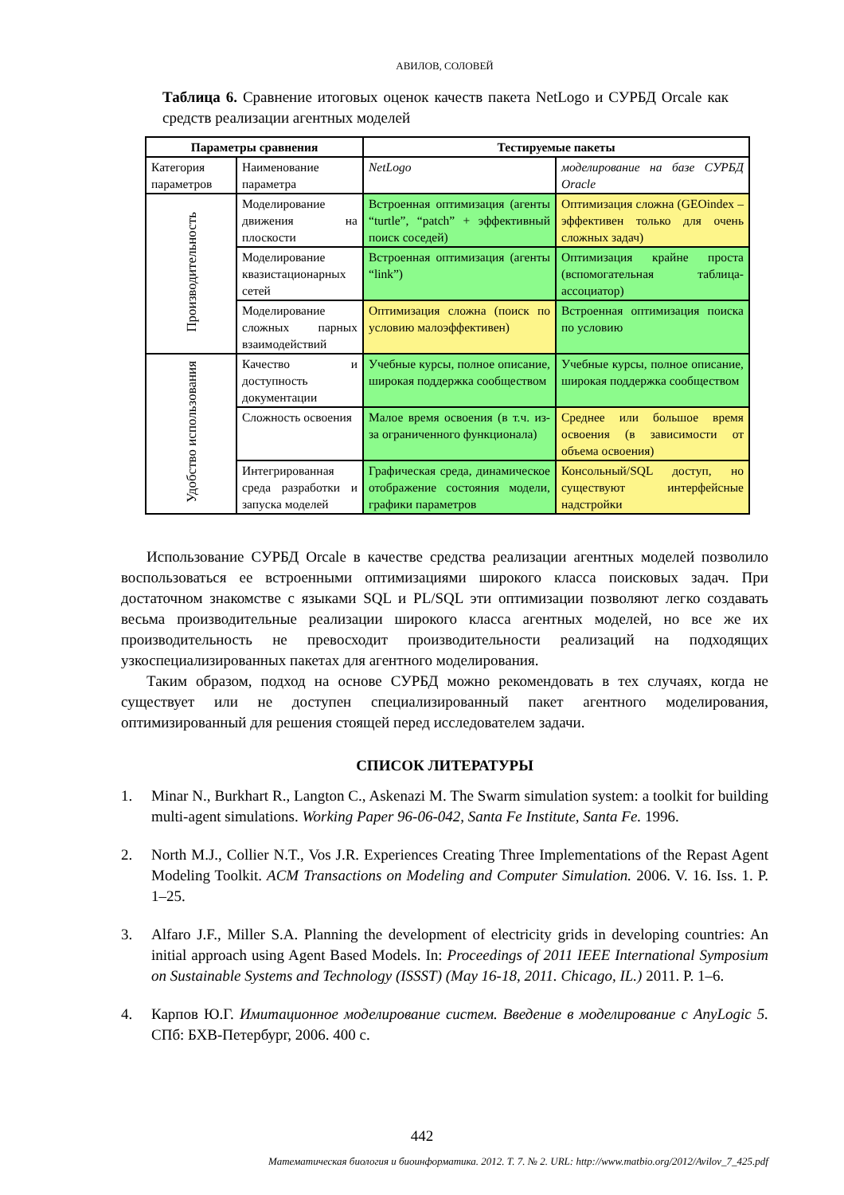АВИЛОВ, СОЛОВЕЙ
Таблица 6. Сравнение итоговых оценок качеств пакета NetLogo и СУРБД Orcale как средств реализации агентных моделей
| Параметры сравнения | | Тестируемые пакеты | |
| --- | --- | --- | --- |
| Категория параметров | Наименование параметра | NetLogo | моделирование на базе СУРБД Oracle |
| Производительность | Моделирование движения на плоскости | Встроенная оптимизация (агенты “turtle”, “patch” + эффективный поиск соседей) | Оптимизация сложна (GEOindex – эффективен только для очень сложных задач) |
| | Моделирование квазистационарных сетей | Встроенная оптимизация (агенты “link”) | Оптимизация крайне проста (вспомогательная таблица-ассоциатор) |
| | Моделирование сложных парных взаимодействий | Оптимизация сложна (поиск по условию малоэффективен) | Встроенная оптимизация поиска по условию |
| Удобство использования | Качество и доступность документации | Учебные курсы, полное описание, широкая поддержка сообществом | Учебные курсы, полное описание, широкая поддержка сообществом |
| | Сложность освоения | Малое время освоения (в т.ч. из-за ограниченного функционала) | Среднее или большое время освоения (в зависимости от объема освоения) |
| | Интегрированная среда разработки и запуска моделей | Графическая среда, динамическое отображение состояния модели, графики параметров | Консольный/SQL доступ, но существуют интерфейсные надстройки |
Использование СУРБД Orcale в качестве средства реализации агентных моделей позволило воспользоваться ее встроенными оптимизациями широкого класса поисковых задач. При достаточном знакомстве с языками SQL и PL/SQL эти оптимизации позволяют легко создавать весьма производительные реализации широкого класса агентных моделей, но все же их производительность не превосходит производительности реализаций на подходящих узкоспециализированных пакетах для агентного моделирования.
Таким образом, подход на основе СУРБД можно рекомендовать в тех случаях, когда не существует или не доступен специализированный пакет агентного моделирования, оптимизированный для решения стоящей перед исследователем задачи.
СПИСОК ЛИТЕРАТУРЫ
1. Minar N., Burkhart R., Langton C., Askenazi M. The Swarm simulation system: a toolkit for building multi-agent simulations. Working Paper 96-06-042, Santa Fe Institute, Santa Fe. 1996.
2. North M.J., Collier N.T., Vos J.R. Experiences Creating Three Implementations of the Repast Agent Modeling Toolkit. ACM Transactions on Modeling and Computer Simulation. 2006. V. 16. Iss. 1. P. 1–25.
3. Alfaro J.F., Miller S.A. Planning the development of electricity grids in developing countries: An initial approach using Agent Based Models. In: Proceedings of 2011 IEEE International Symposium on Sustainable Systems and Technology (ISSST) (May 16-18, 2011. Chicago, IL.) 2011. P. 1–6.
4. Карпов Ю.Г. Имитационное моделирование систем. Введение в моделирование с AnyLogic 5. СПб: БХВ-Петербург, 2006. 400 с.
442
Математическая биология и биоинформатика. 2012. Т. 7. № 2. URL: http://www.matbio.org/2012/Avilov_7_425.pdf